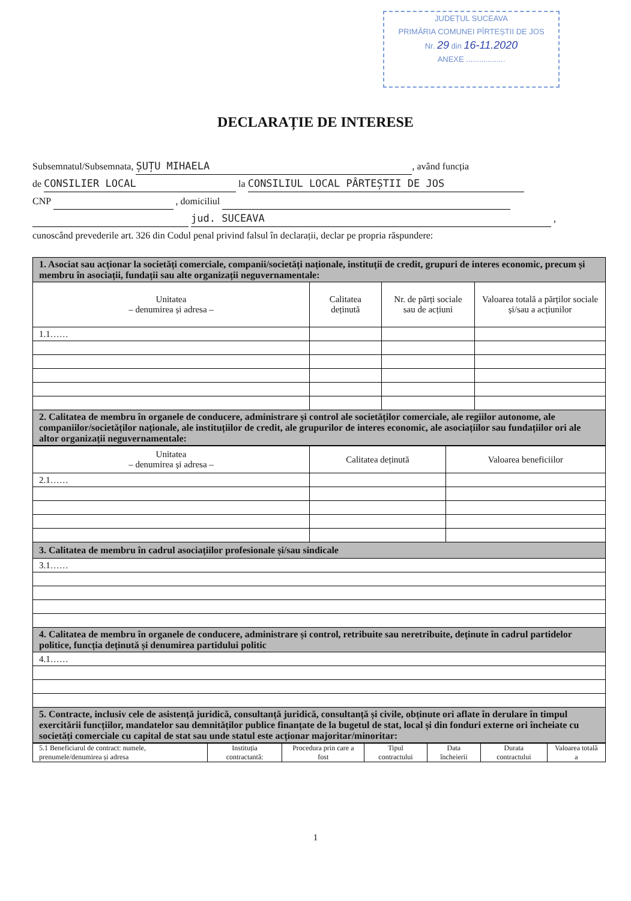JUDEȚUL SUCEAVA
PRIMĂRIA COMUNEI PÎRTEȘTII DE JOS
Nr. 29 din 16-11.2020
ANEXE ..................
DECLARAȚIE DE INTERESE
Subsemnatul/Subsemnata, ȘUȚU MIHAELA, având funcția
de CONSILIER LOCAL la CONSILIUL LOCAL PÂRTEȘTII DE JOS
CNP , domiciliul
jud. SUCEAVA ,
cunoscând prevederile art. 326 din Codul penal privind falsul în declarații, declar pe propria răspundere:
| 1. Asociat sau acționar la societăți comerciale, companii/societăți naționale, instituții de credit, grupuri de interes economic, precum și membru în asociații, fundații sau alte organizații neguvernamentale: | | | |
| --- | --- | --- | --- |
| Unitatea – denumirea și adresa – | Calitatea deținută | Nr. de părți sociale sau de acțiuni | Valoarea totală a părților sociale și/sau a acțiunilor |
| 1.1…… | | | |
| 2. Calitatea de membru în organele de conducere, administrare și control ale societăților comerciale, ale regiilor autonome, ale companiilor/societăților naționale, ale instituțiilor de credit, ale grupurilor de interes economic, ale asociațiilor sau fundațiilor ori ale altor organizații neguvernamentale: | | | |
| Unitatea – denumirea și adresa – | Calitatea deținută | Valoarea beneficiilor |
| --- | --- | --- |
| 2.1…… | | |
| 3. Calitatea de membru în cadrul asociațiilor profesionale și/sau sindicale | | |
| 3.1…… | | |
| 4. Calitatea de membru în organele de conducere, administrare și control, retribuite sau neretribuite, deținute în cadrul partidelor politice, funcția deținută și denumirea partidului politic | | |
| 4.1…… | | |
| 5. Contracte, inclusiv cele de asistență juridică, consultanță juridică, consultanță și civile, obținute ori aflate în derulare în timpul exercitării funcțiilor, mandatelor sau demnităților publice finanțate de la bugetul de stat, local și din fonduri externe ori încheiate cu societăți comerciale cu capital de stat sau unde statul este acționar majoritar/minoritar: | | |
| 5.1 Beneficiarul de contract: numele, prenumele/denumirea și adresa | Instituția contractantă: | Procedura prin care a fost | Tipul contractului | Data încheierii | Durata contractului | Valoarea totală a |
1